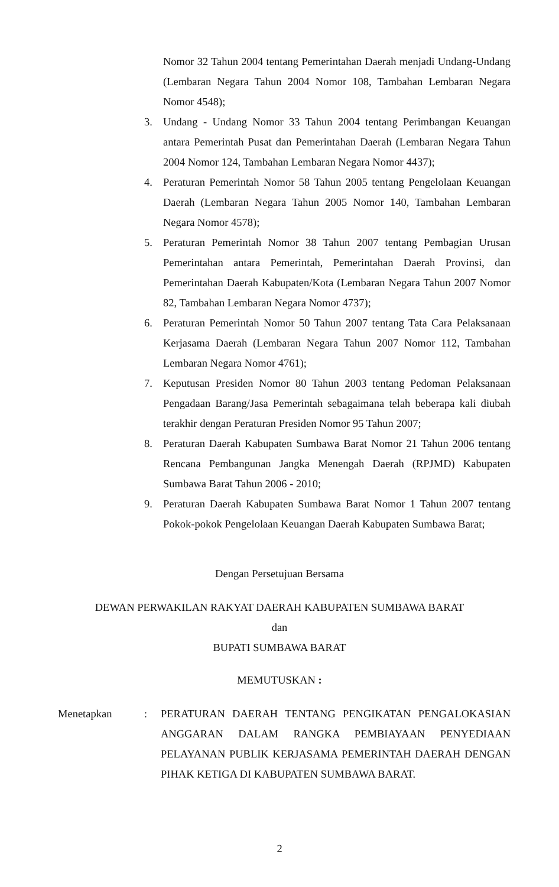Nomor 32 Tahun 2004 tentang Pemerintahan Daerah menjadi Undang-Undang (Lembaran Negara Tahun 2004 Nomor 108, Tambahan Lembaran Negara Nomor 4548);
3. Undang - Undang Nomor 33 Tahun 2004 tentang Perimbangan Keuangan antara Pemerintah Pusat dan Pemerintahan Daerah (Lembaran Negara Tahun 2004 Nomor 124, Tambahan Lembaran Negara Nomor 4437);
4. Peraturan Pemerintah Nomor 58 Tahun 2005 tentang Pengelolaan Keuangan Daerah (Lembaran Negara Tahun 2005 Nomor 140, Tambahan Lembaran Negara Nomor 4578);
5. Peraturan Pemerintah Nomor 38 Tahun 2007 tentang Pembagian Urusan Pemerintahan antara Pemerintah, Pemerintahan Daerah Provinsi, dan Pemerintahan Daerah Kabupaten/Kota (Lembaran Negara Tahun 2007 Nomor 82, Tambahan Lembaran Negara Nomor 4737);
6. Peraturan Pemerintah Nomor 50 Tahun 2007 tentang Tata Cara Pelaksanaan Kerjasama Daerah (Lembaran Negara Tahun 2007 Nomor 112, Tambahan Lembaran Negara Nomor 4761);
7. Keputusan Presiden Nomor 80 Tahun 2003 tentang Pedoman Pelaksanaan Pengadaan Barang/Jasa Pemerintah sebagaimana telah beberapa kali diubah terakhir dengan Peraturan Presiden Nomor 95 Tahun 2007;
8. Peraturan Daerah Kabupaten Sumbawa Barat Nomor 21 Tahun 2006 tentang Rencana Pembangunan Jangka Menengah Daerah (RPJMD) Kabupaten Sumbawa Barat Tahun 2006 - 2010;
9. Peraturan Daerah Kabupaten Sumbawa Barat Nomor 1 Tahun 2007 tentang Pokok-pokok Pengelolaan Keuangan Daerah Kabupaten Sumbawa Barat;
Dengan Persetujuan Bersama
DEWAN PERWAKILAN RAKYAT DAERAH KABUPATEN SUMBAWA BARAT
dan
BUPATI SUMBAWA BARAT
MEMUTUSKAN :
Menetapkan : PERATURAN DAERAH TENTANG PENGIKATAN PENGALOKASIAN ANGGARAN DALAM RANGKA PEMBIAYAAN PENYEDIAAN PELAYANAN PUBLIK KERJASAMA PEMERINTAH DAERAH DENGAN PIHAK KETIGA DI KABUPATEN SUMBAWA BARAT.
2